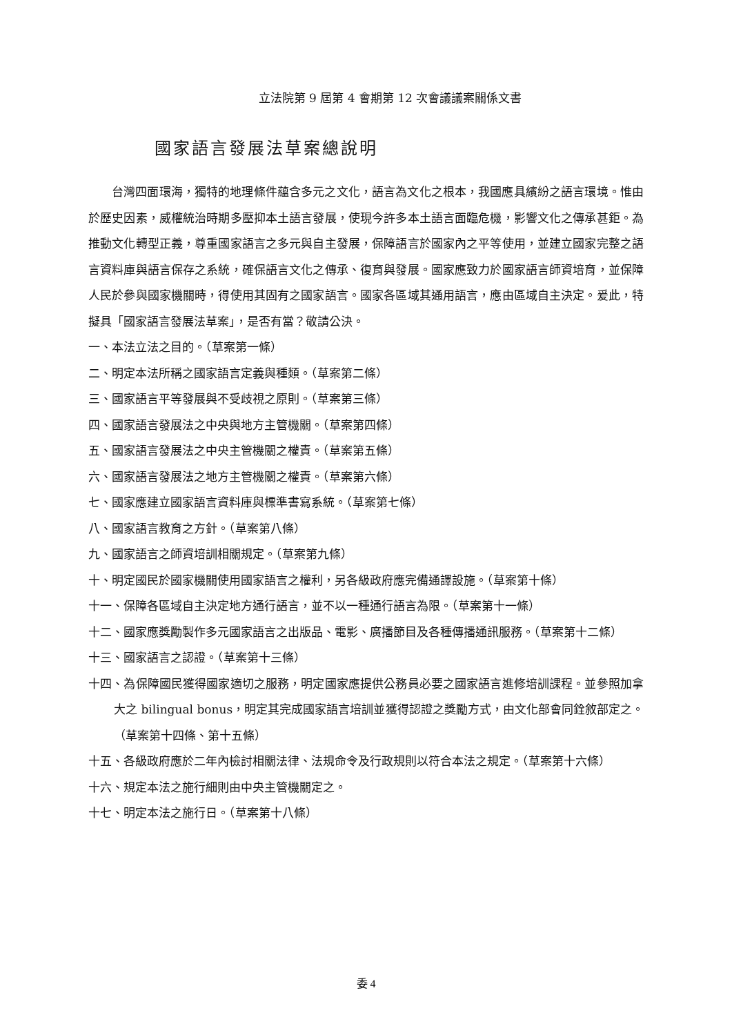立法院第 9 屆第 4 會期第 12 次會議議案關係文書
國家語言發展法草案總說明
台灣四面環海，獨特的地理條件蘊含多元之文化，語言為文化之根本，我國應具繽紛之語言環境。惟由於歷史因素，威權統治時期多壓抑本土語言發展，使現今許多本土語言面臨危機，影響文化之傳承甚鉅。為推動文化轉型正義，尊重國家語言之多元與自主發展，保障語言於國家內之平等使用，並建立國家完整之語言資料庫與語言保存之系統，確保語言文化之傳承、復育與發展。國家應致力於國家語言師資培育，並保障人民於參與國家機關時，得使用其固有之國家語言。國家各區域其通用語言，應由區域自主決定。爰此，特擬具「國家語言發展法草案」，是否有當？敬請公決。
一、本法立法之目的。（草案第一條）
二、明定本法所稱之國家語言定義與種類。（草案第二條）
三、國家語言平等發展與不受歧視之原則。（草案第三條）
四、國家語言發展法之中央與地方主管機關。（草案第四條）
五、國家語言發展法之中央主管機關之權責。（草案第五條）
六、國家語言發展法之地方主管機關之權責。（草案第六條）
七、國家應建立國家語言資料庫與標準書寫系統。（草案第七條）
八、國家語言教育之方針。（草案第八條）
九、國家語言之師資培訓相關規定。（草案第九條）
十、明定國民於國家機關使用國家語言之權利，另各級政府應完備通譯設施。（草案第十條）
十一、保障各區域自主決定地方通行語言，並不以一種通行語言為限。（草案第十一條）
十二、國家應獎勵製作多元國家語言之出版品、電影、廣播節目及各種傳播通訊服務。（草案第十二條）
十三、國家語言之認證。（草案第十三條）
十四、為保障國民獲得國家適切之服務，明定國家應提供公務員必要之國家語言進修培訓課程。並參照加拿大之 bilingual bonus，明定其完成國家語言培訓並獲得認證之獎勵方式，由文化部會同銓敘部定之。（草案第十四條、第十五條）
十五、各級政府應於二年內檢討相關法律、法規命令及行政規則以符合本法之規定。（草案第十六條）
十六、規定本法之施行細則由中央主管機關定之。
十七、明定本法之施行日。（草案第十八條）
委 4